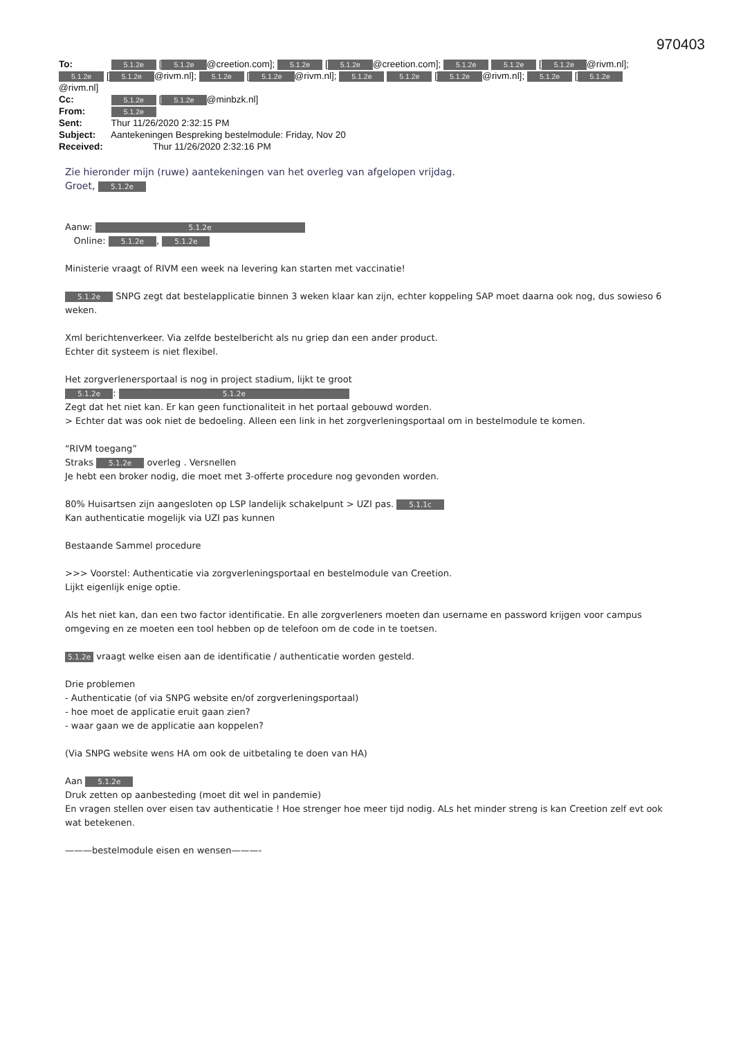970403
To: 5.1.2e [5.1.2e @creetion.com]; 5.1.2e [5.1.2e @creetion.com]; 5.1.2e 5.1.2e [5.1.2e @rivm.nl]; 5.1.2e [5.1.2e @rivm.nl]; 5.1.2e [5.1.2e @rivm.nl]; 5.1.2e 5.1.2e [5.1.2e @rivm.nl]; 5.1.2e [5.1.2e @rivm.nl]
Cc: 5.1.2e [5.1.2e @minbzk.nl]
From: 5.1.2e
Sent: Thur 11/26/2020 2:32:15 PM
Subject: Aantekeningen Bespreking bestelmodule: Friday, Nov 20
Received: Thur 11/26/2020 2:32:16 PM
Zie hieronder mijn (ruwe) aantekeningen van het overleg van afgelopen vrijdag.
Groet, 5.1.2e
Aanw: 5.1.2e
Online: 5.1.2e, 5.1.2e
Ministerie vraagt of RIVM een week na levering kan starten met vaccinatie!
5.1.2e SNPG zegt dat bestelapplicatie binnen 3 weken klaar kan zijn, echter koppeling SAP moet daarna ook nog, dus sowieso 6 weken.
Xml berichtenverkeer. Via zelfde bestelbericht als nu griep dan een ander product.
Echter dit systeem is niet flexibel.
Het zorgverlenersportaal is nog in project stadium, lijkt te groot
5.1.2e: 5.1.2e
Zegt dat het niet kan. Er kan geen functionaliteit in het portaal gebouwd worden.
> Echter dat was ook niet de bedoeling. Alleen een link in het zorgverleningsportaal om in bestelmodule te komen.
“RIVM toegang”
Straks 5.1.2e overleg . Versnellen
Je hebt een broker nodig, die moet met 3-offerte procedure nog gevonden worden.
80% Huisartsen zijn aangesloten op LSP landelijk schakelpunt > UZI pas. 5.1.1c
Kan authenticatie mogelijk via UZI pas kunnen
Bestaande Sammel procedure
>>> Voorstel: Authenticatie via zorgverleningsportaal en bestelmodule van Creetion.
Lijkt eigenlijk enige optie.
Als het niet kan, dan een two factor identificatie. En alle zorgverleners moeten dan username en password krijgen voor campus omgeving en ze moeten een tool hebben op de telefoon om de code in te toetsen.
5.1.2e vraagt welke eisen aan de identificatie / authenticatie worden gesteld.
Drie problemen
- Authenticatie (of via SNPG website en/of zorgverleningsportaal)
- hoe moet de applicatie eruit gaan zien?
- waar gaan we de applicatie aan koppelen?
(Via SNPG website wens HA om ook de uitbetaling te doen van HA)
Aan 5.1.2e
Druk zetten op aanbesteding (moet dit wel in pandemie)
En vragen stellen over eisen tav authenticatie ! Hoe strenger hoe meer tijd nodig. ALs het minder streng is kan Creetion zelf evt ook wat betekenen.
———bestelmodule eisen en wensen———-